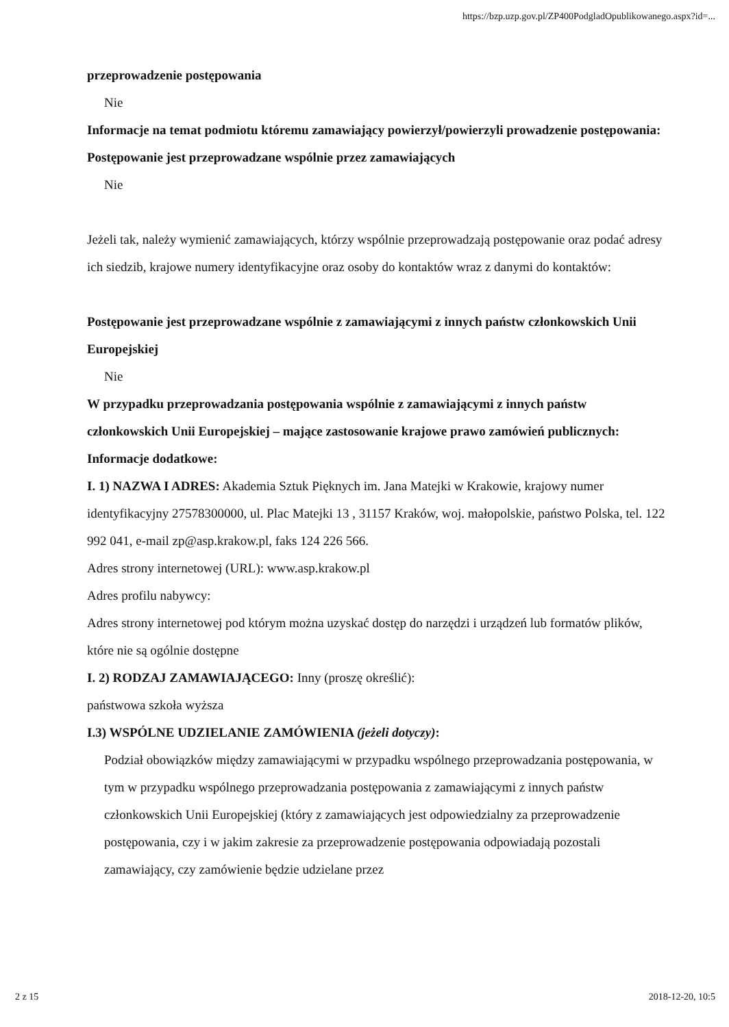https://bzp.uzp.gov.pl/ZP400PodgladOpublikowanego.aspx?id=...
przeprowadzenie postępowania
Nie
Informacje na temat podmiotu któremu zamawiający powierzył/powierzyli prowadzenie postępowania:
Postępowanie jest przeprowadzane wspólnie przez zamawiających
Nie
Jeżeli tak, należy wymienić zamawiających, którzy wspólnie przeprowadzają postępowanie oraz podać adresy ich siedzib, krajowe numery identyfikacyjne oraz osoby do kontaktów wraz z danymi do kontaktów:
Postępowanie jest przeprowadzane wspólnie z zamawiającymi z innych państw członkowskich Unii Europejskiej
Nie
W przypadku przeprowadzania postępowania wspólnie z zamawiającymi z innych państw członkowskich Unii Europejskiej – mające zastosowanie krajowe prawo zamówień publicznych:
Informacje dodatkowe:
I. 1) NAZWA I ADRES: Akademia Sztuk Pięknych im. Jana Matejki w Krakowie, krajowy numer identyfikacyjny 27578300000, ul. Plac Matejki 13 , 31157 Kraków, woj. małopolskie, państwo Polska, tel. 122 992 041, e-mail zp@asp.krakow.pl, faks 124 226 566.
Adres strony internetowej (URL): www.asp.krakow.pl
Adres profilu nabywcy:
Adres strony internetowej pod którym można uzyskać dostęp do narzędzi i urządzeń lub formatów plików, które nie są ogólnie dostępne
I. 2) RODZAJ ZAMAWIAJĄCEGO: Inny (proszę określić):
państwowa szkoła wyższa
I.3) WSPÓLNE UDZIELANIE ZAMÓWIENIA (jeżeli dotyczy):
Podział obowiązków między zamawiającymi w przypadku wspólnego przeprowadzania postępowania, w tym w przypadku wspólnego przeprowadzania postępowania z zamawiającymi z innych państw członkowskich Unii Europejskiej (który z zamawiających jest odpowiedzialny za przeprowadzenie postępowania, czy i w jakim zakresie za przeprowadzenie postępowania odpowiadają pozostali zamawiający, czy zamówienie będzie udzielane przez
2 z 15 2018-12-20, 10:5